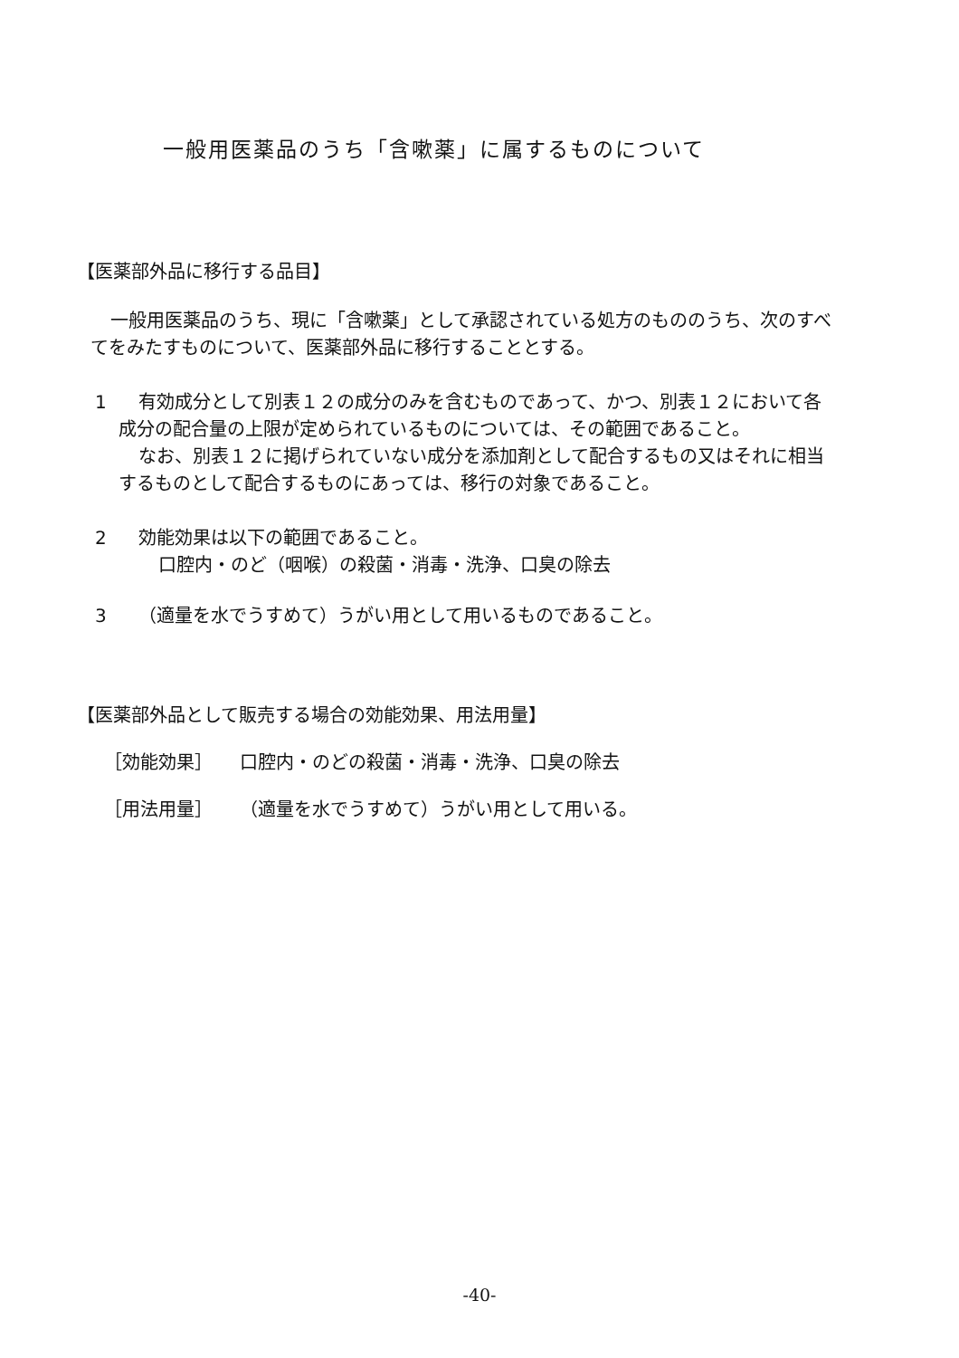一般用医薬品のうち「含嗽薬」に属するものについて
【医薬部外品に移行する品目】
一般用医薬品のうち、現に「含嗽薬」として承認されている処方のもののうち、次のすべてをみたすものについて、医薬部外品に移行することとする。
1 有効成分として別表１２の成分のみを含むものであって、かつ、別表１２において各成分の配合量の上限が定められているものについては、その範囲であること。
なお、別表１２に掲げられていない成分を添加剤として配合するもの又はそれに相当するものとして配合するものにあっては、移行の対象であること。
2 効能効果は以下の範囲であること。
口腔内・のど（咽喉）の殺菌・消毒・洗浄、口臭の除去
3 （適量を水でうすめて）うがい用として用いるものであること。
【医薬部外品として販売する場合の効能効果、用法用量】
［効能効果］ 口腔内・のどの殺菌・消毒・洗浄、口臭の除去
［用法用量］ （適量を水でうすめて）うがい用として用いる。
-40-